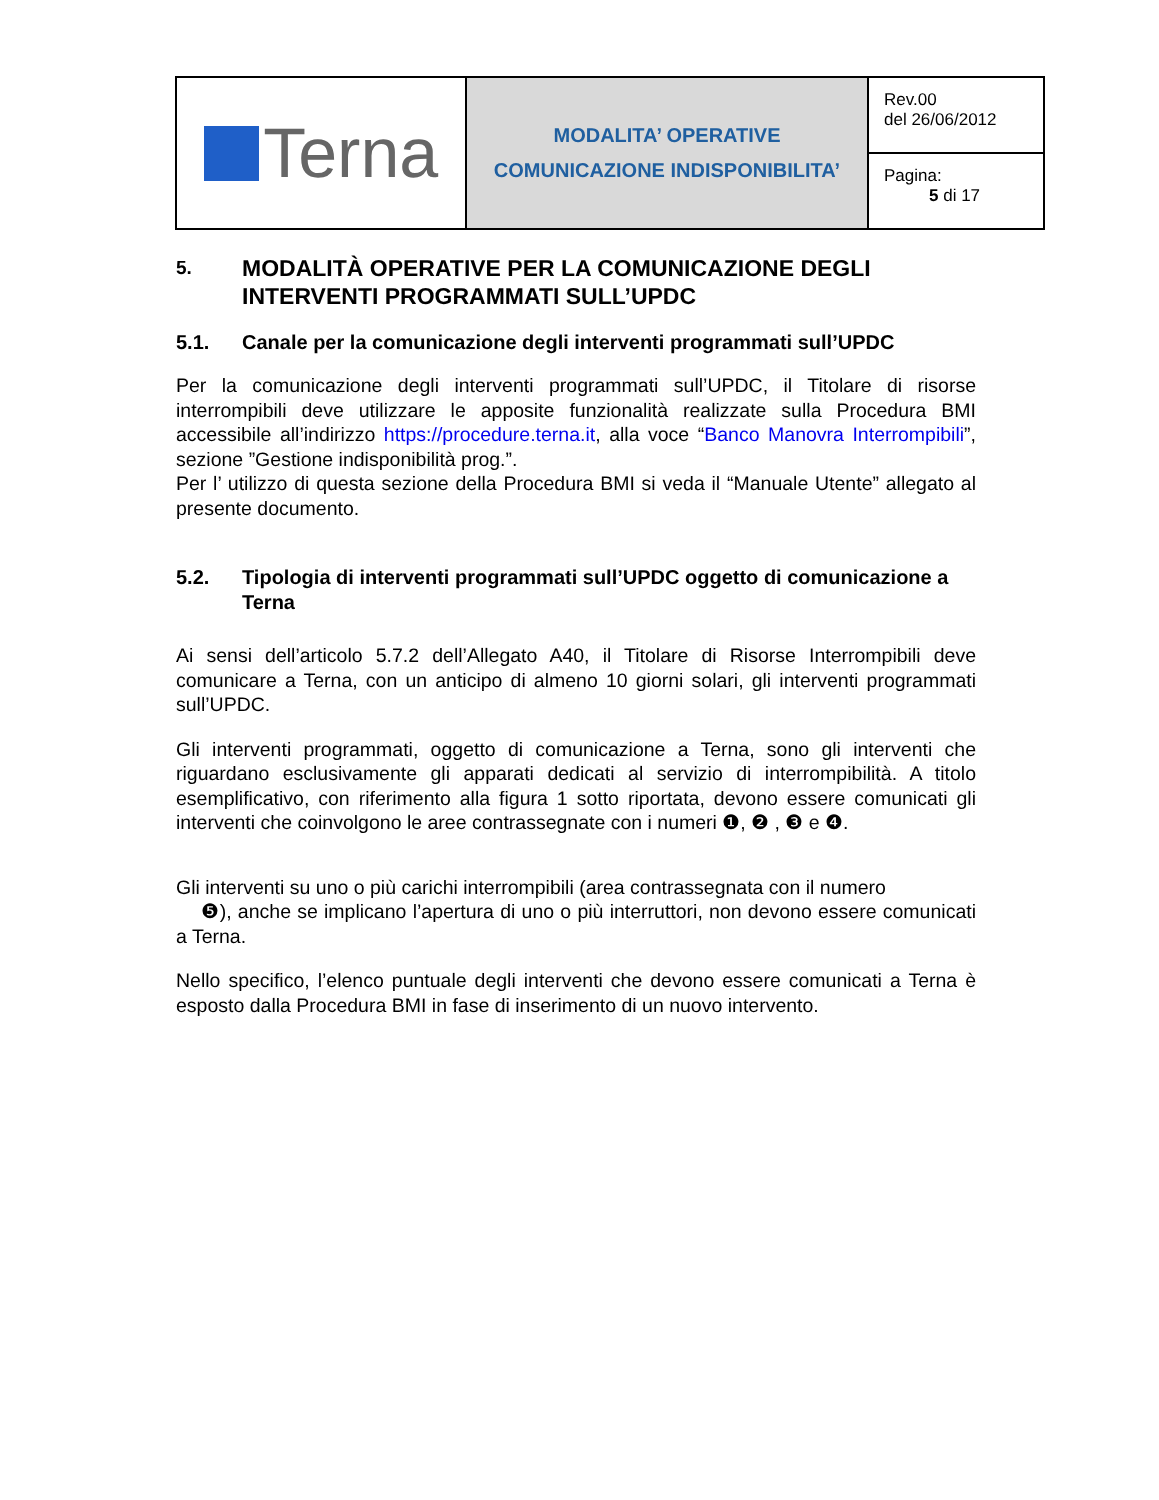| Terna | MODALITA’ OPERATIVE COMUNICAZIONE INDISPONIBILITA’ | Rev.00 del 26/06/2012 |
| | | Pagina: 5 di 17 |
5. MODALITÀ OPERATIVE PER LA COMUNICAZIONE DEGLI INTERVENTI PROGRAMMATI SULL’UPDC
5.1. Canale per la comunicazione degli interventi programmati sull’UPDC
Per la comunicazione degli interventi programmati sull’UPDC, il Titolare di risorse interrompibili deve utilizzare le apposite funzionalità realizzate sulla Procedura BMI accessibile all’indirizzo https://procedure.terna.it, alla voce “Banco Manovra Interrompibili”, sezione ”Gestione indisponibilità prog.”.
Per l’ utilizzo di questa sezione della Procedura BMI si veda il “Manuale Utente” allegato al presente documento.
5.2. Tipologia di interventi programmati sull’UPDC oggetto di comunicazione a Terna
Ai sensi dell’articolo 5.7.2 dell’Allegato A40, il Titolare di Risorse Interrompibili deve comunicare a Terna, con un anticipo di almeno 10 giorni solari, gli interventi programmati sull’UPDC.
Gli interventi programmati, oggetto di comunicazione a Terna, sono gli interventi che riguardano esclusivamente gli apparati dedicati al servizio di interrompibilità. A titolo esemplificativo, con riferimento alla figura 1 sotto riportata, devono essere comunicati gli interventi che coinvolgono le aree contrassegnate con i numeri ❶, ❷ , ❸ e ❹.
Gli interventi su uno o più carichi interrompibili (area contrassegnata con il numero
❺), anche se implicano l’apertura di uno o più interruttori, non devono essere comunicati a Terna.
Nello specifico, l’elenco puntuale degli interventi che devono essere comunicati a Terna è esposto dalla Procedura BMI in fase di inserimento di un nuovo intervento.